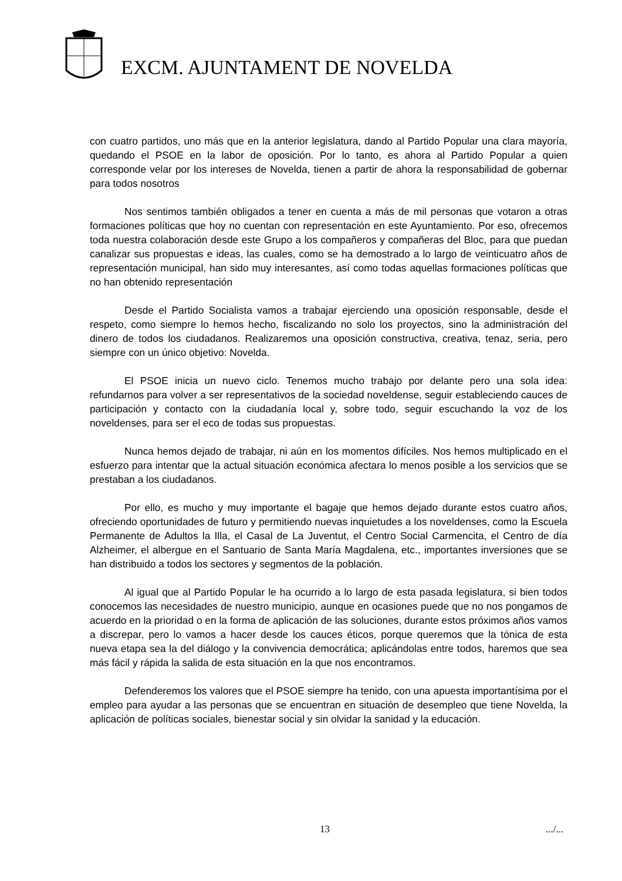EXCM. AJUNTAMENT DE NOVELDA
con cuatro partidos, uno más que en la anterior legislatura, dando al Partido Popular una clara mayoría, quedando el PSOE en la labor de oposición. Por lo tanto, es ahora al Partido Popular a quien corresponde velar por los intereses de Novelda, tienen a partir de ahora la responsabilidad de gobernar para todos nosotros
Nos sentimos también obligados a tener en cuenta a más de mil personas que votaron a otras formaciones políticas que hoy no cuentan con representación en este Ayuntamiento. Por eso, ofrecemos toda nuestra colaboración desde este Grupo a los compañeros y compañeras del Bloc, para que puedan canalizar sus propuestas e ideas, las cuales, como se ha demostrado a lo largo de veinticuatro años de representación municipal, han sido muy interesantes, así como todas aquellas formaciones políticas que no han obtenido representación
Desde el Partido Socialista vamos a trabajar ejerciendo una oposición responsable, desde el respeto, como siempre lo hemos hecho, fiscalizando no solo los proyectos, sino la administración del dinero de todos los ciudadanos. Realizaremos una oposición constructiva, creativa, tenaz, seria, pero siempre con un único objetivo: Novelda.
El PSOE inicia un nuevo ciclo. Tenemos mucho trabajo por delante pero una sola idea: refundarnos para volver a ser representativos de la sociedad noveldense, seguir estableciendo cauces de participación y contacto con la ciudadanía local y, sobre todo, seguir escuchando la voz de los noveldenses, para ser el eco de todas sus propuestas.
Nunca hemos dejado de trabajar, ni aún en los momentos difíciles. Nos hemos multiplicado en el esfuerzo para intentar que la actual situación económica afectara lo menos posible a los servicios que se prestaban a los ciudadanos.
Por ello, es mucho y muy importante el bagaje que hemos dejado durante estos cuatro años, ofreciendo oportunidades de futuro y permitiendo nuevas inquietudes a los noveldenses, como la Escuela Permanente de Adultos la Illa, el Casal de La Juventut, el Centro Social Carmencita, el Centro de día Alzheimer, el albergue en el Santuario de Santa María Magdalena, etc., importantes inversiones que se han distribuido a todos los sectores y segmentos de la población.
Al igual que al Partido Popular le ha ocurrido a lo largo de esta pasada legislatura, si bien todos conocemos las necesidades de nuestro municipio, aunque en ocasiones puede que no nos pongamos de acuerdo en la prioridad o en la forma de aplicación de las soluciones, durante estos próximos años vamos a discrepar, pero lo vamos a hacer desde los cauces éticos, porque queremos que la tónica de esta nueva etapa sea la del diálogo y la convivencia democrática; aplicándolas entre todos, haremos que sea más fácil y rápida la salida de esta situación en la que nos encontramos.
Defenderemos los valores que el PSOE siempre ha tenido, con una apuesta importantísima por el empleo para ayudar a las personas que se encuentran en situación de desempleo que tiene Novelda, la aplicación de políticas sociales, bienestar social y sin olvidar la sanidad y la educación.
13 .../...